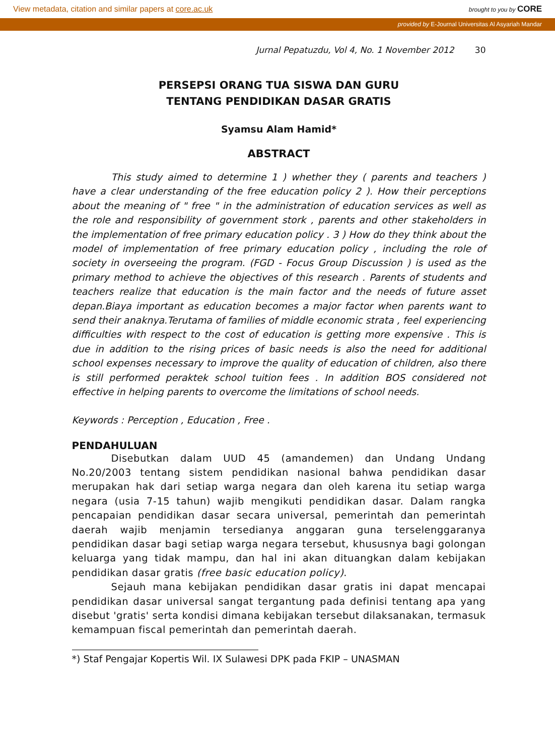View metadata, citation and similar papers at core.ac.uk
brought to you by CORE
provided by E-Journal Universitas Al Asyariah Mandar
Jurnal Pepatuzdu, Vol 4, No. 1 November 2012 30
PERSEPSI ORANG TUA SISWA DAN GURU
TENTANG PENDIDIKAN DASAR GRATIS
Syamsu Alam Hamid*
ABSTRACT
This study aimed to determine 1 ) whether they ( parents and teachers ) have a clear understanding of the free education policy 2 ). How their perceptions about the meaning of " free " in the administration of education services as well as the role and responsibility of government stork , parents and other stakeholders in the implementation of free primary education policy . 3 ) How do they think about the model of implementation of free primary education policy , including the role of society in overseeing the program. (FGD - Focus Group Discussion ) is used as the primary method to achieve the objectives of this research . Parents of students and teachers realize that education is the main factor and the needs of future asset depan.Biaya important as education becomes a major factor when parents want to send their anaknya.Terutama of families of middle economic strata , feel experiencing difficulties with respect to the cost of education is getting more expensive . This is due in addition to the rising prices of basic needs is also the need for additional school expenses necessary to improve the quality of education of children, also there is still performed peraktek school tuition fees . In addition BOS considered not effective in helping parents to overcome the limitations of school needs.
Keywords : Perception , Education , Free .
PENDAHULUAN
Disebutkan dalam UUD 45 (amandemen) dan Undang Undang No.20/2003 tentang sistem pendidikan nasional bahwa pendidikan dasar merupakan hak dari setiap warga negara dan oleh karena itu setiap warga negara (usia 7-15 tahun) wajib mengikuti pendidikan dasar. Dalam rangka pencapaian pendidikan dasar secara universal, pemerintah dan pemerintah daerah wajib menjamin tersedianya anggaran guna terselenggaranya pendidikan dasar bagi setiap warga negara tersebut, khususnya bagi golongan keluarga yang tidak mampu, dan hal ini akan dituangkan dalam kebijakan pendidikan dasar gratis (free basic education policy).
Sejauh mana kebijakan pendidikan dasar gratis ini dapat mencapai pendidikan dasar universal sangat tergantung pada definisi tentang apa yang disebut 'gratis' serta kondisi dimana kebijakan tersebut dilaksanakan, termasuk kemampuan fiscal pemerintah dan pemerintah daerah.
*) Staf Pengajar Kopertis Wil. IX Sulawesi DPK pada FKIP – UNASMAN